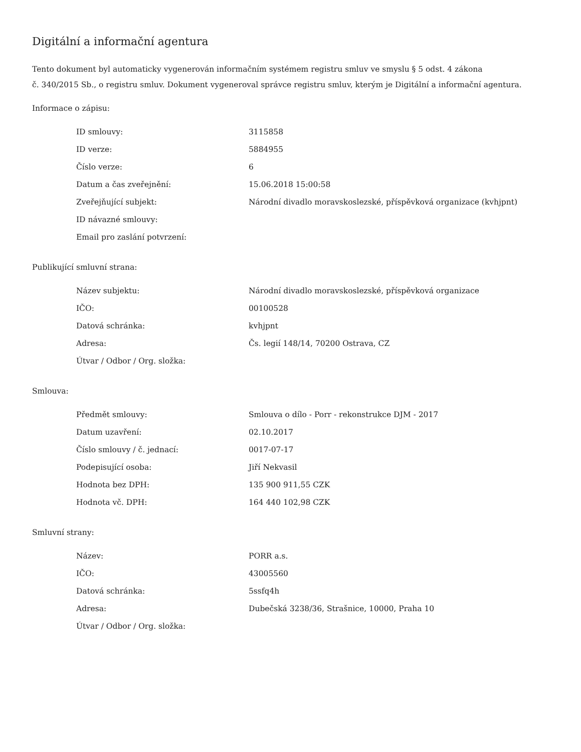Digitální a informační agentura
Tento dokument byl automaticky vygenerován informačním systémem registru smluv ve smyslu § 5 odst. 4 zákona
č. 340/2015 Sb., o registru smluv. Dokument vygeneroval správce registru smluv, kterým je Digitální a informační agentura.
Informace o zápisu:
| ID smlouvy: | 3115858 |
| ID verze: | 5884955 |
| Číslo verze: | 6 |
| Datum a čas zveřejnění: | 15.06.2018 15:00:58 |
| Zveřejňující subjekt: | Národní divadlo moravskoslezské, příspěvková organizace (kvhjpnt) |
| ID návazné smlouvy: | |
| Email pro zaslání potvrzení: | |
Publikující smluvní strana:
| Název subjektu: | Národní divadlo moravskoslezské, příspěvková organizace |
| IČO: | 00100528 |
| Datová schránka: | kvhjpnt |
| Adresa: | Čs. legií 148/14, 70200 Ostrava, CZ |
| Útvar / Odbor / Org. složka: | |
Smlouva:
| Předmět smlouvy: | Smlouva o dílo - Porr - rekonstrukce DJM - 2017 |
| Datum uzavření: | 02.10.2017 |
| Číslo smlouvy / č. jednací: | 0017-07-17 |
| Podepisující osoba: | Jiří Nekvasil |
| Hodnota bez DPH: | 135 900 911,55 CZK |
| Hodnota vč. DPH: | 164 440 102,98 CZK |
Smluvní strany:
| Název: | PORR a.s. |
| IČO: | 43005560 |
| Datová schránka: | 5ssfq4h |
| Adresa: | Dubečská 3238/36, Strašnice, 10000, Praha 10 |
| Útvar / Odbor / Org. složka: | |